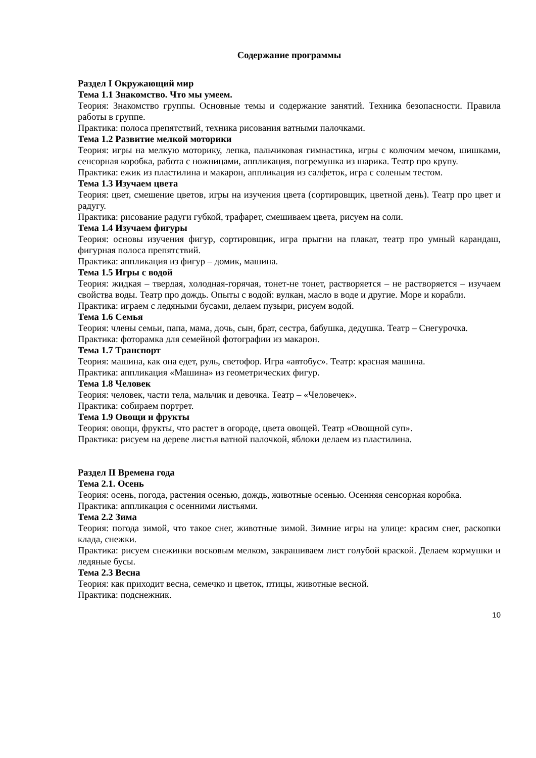Содержание программы
Раздел I Окружающий мир
Тема 1.1 Знакомство. Что мы умеем.
Теория: Знакомство группы. Основные темы и содержание занятий. Техника безопасности. Правила работы в группе.
Практика: полоса препятствий, техника рисования ватными палочками.
Тема 1.2 Развитие мелкой моторики
Теория: игры на мелкую моторику, лепка, пальчиковая гимнастика, игры с колючим мечом, шишками, сенсорная коробка, работа с ножницами, аппликация, погремушка из шарика. Театр про крупу.
Практика: ежик из пластилина и макарон, аппликация из салфеток, игра с соленым тестом.
Тема 1.3 Изучаем цвета
Теория: цвет, смешение цветов, игры на изучения цвета (сортировщик, цветной день). Театр про цвет и радугу.
Практика: рисование радуги губкой, трафарет, смешиваем цвета, рисуем на соли.
Тема 1.4 Изучаем фигуры
Теория: основы изучения фигур, сортировщик, игра прыгни на плакат, театр про умный карандаш, фигурная полоса препятствий.
Практика: аппликация из фигур – домик, машина.
Тема 1.5 Игры с водой
Теория: жидкая – твердая, холодная-горячая, тонет-не тонет, растворяется – не растворяется – изучаем свойства воды. Театр про дождь. Опыты с водой: вулкан, масло в воде и другие. Море и корабли.
Практика: играем с ледяными бусами, делаем пузыри, рисуем водой.
Тема 1.6 Семья
Теория: члены семьи, папа, мама, дочь, сын, брат, сестра, бабушка, дедушка. Театр – Снегурочка.
Практика: фоторамка для семейной фотографии из макарон.
Тема 1.7 Транспорт
Теория: машина, как она едет, руль, светофор. Игра «автобус». Театр: красная машина.
Практика: аппликация «Машина» из геометрических фигур.
Тема 1.8 Человек
Теория: человек, части тела, мальчик и девочка. Театр – «Человечек».
Практика: собираем портрет.
Тема 1.9 Овощи и фрукты
Теория: овощи, фрукты, что растет в огороде, цвета овощей. Театр «Овощной суп».
Практика: рисуем на дереве листья ватной палочкой, яблоки делаем из пластилина.
Раздел II Времена года
Тема 2.1. Осень
Теория: осень, погода, растения осенью, дождь, животные осенью. Осенняя сенсорная коробка.
Практика: аппликация с осенними листьями.
Тема 2.2 Зима
Теория: погода зимой, что такое снег, животные зимой. Зимние игры на улице: красим снег, раскопки клада, снежки.
Практика: рисуем снежинки восковым мелком, закрашиваем лист голубой краской. Делаем кормушки и ледяные бусы.
Тема 2.3 Весна
Теория: как приходит весна, семечко и цветок, птицы, животные весной.
Практика: подснежник.
10